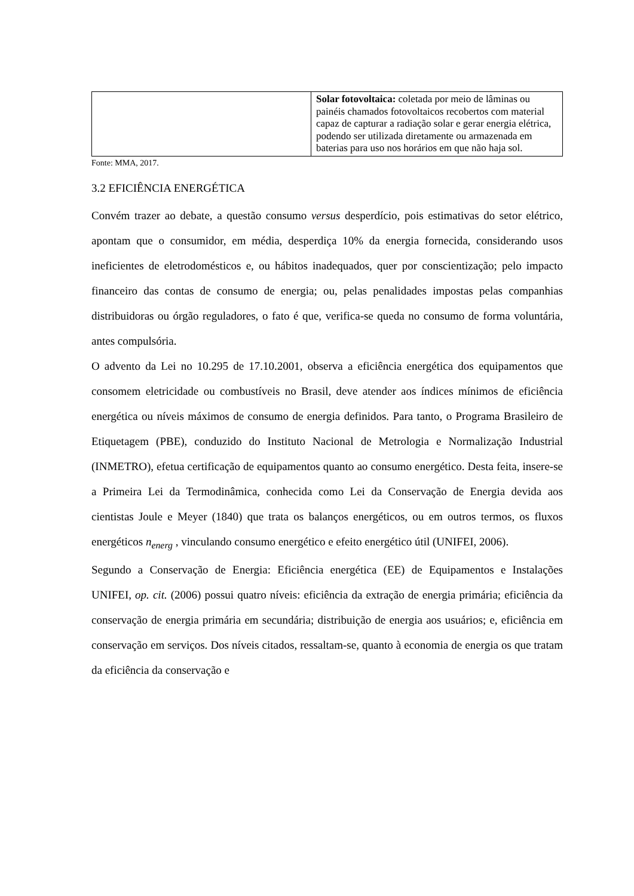| | Solar fotovoltaica: coletada por meio de lâminas ou painéis chamados fotovoltaicos recobertos com material capaz de capturar a radiação solar e gerar energia elétrica, podendo ser utilizada diretamente ou armazenada em baterias para uso nos horários em que não haja sol. |
Fonte: MMA, 2017.
3.2 EFICIÊNCIA ENERGÉTICA
Convém trazer ao debate, a questão consumo versus desperdício, pois estimativas do setor elétrico, apontam que o consumidor, em média, desperdiça 10% da energia fornecida, considerando usos ineficientes de eletrodomésticos e, ou hábitos inadequados, quer por conscientização; pelo impacto financeiro das contas de consumo de energia; ou, pelas penalidades impostas pelas companhias distribuidoras ou órgão reguladores, o fato é que, verifica-se queda no consumo de forma voluntária, antes compulsória.
O advento da Lei no 10.295 de 17.10.2001, observa a eficiência energética dos equipamentos que consomem eletricidade ou combustíveis no Brasil, deve atender aos índices mínimos de eficiência energética ou níveis máximos de consumo de energia definidos. Para tanto, o Programa Brasileiro de Etiquetagem (PBE), conduzido do Instituto Nacional de Metrologia e Normalização Industrial (INMETRO), efetua certificação de equipamentos quanto ao consumo energético. Desta feita, insere-se a Primeira Lei da Termodinâmica, conhecida como Lei da Conservação de Energia devida aos cientistas Joule e Meyer (1840) que trata os balanços energéticos, ou em outros termos, os fluxos energéticos n<sub>energ</sub> , vinculando consumo energético e efeito energético útil (UNIFEI, 2006).
Segundo a Conservação de Energia: Eficiência energética (EE) de Equipamentos e Instalações UNIFEI, op. cit. (2006) possui quatro níveis: eficiência da extração de energia primária; eficiência da conservação de energia primária em secundária; distribuição de energia aos usuários; e, eficiência em conservação em serviços. Dos níveis citados, ressaltam-se, quanto à economia de energia os que tratam da eficiência da conservação e